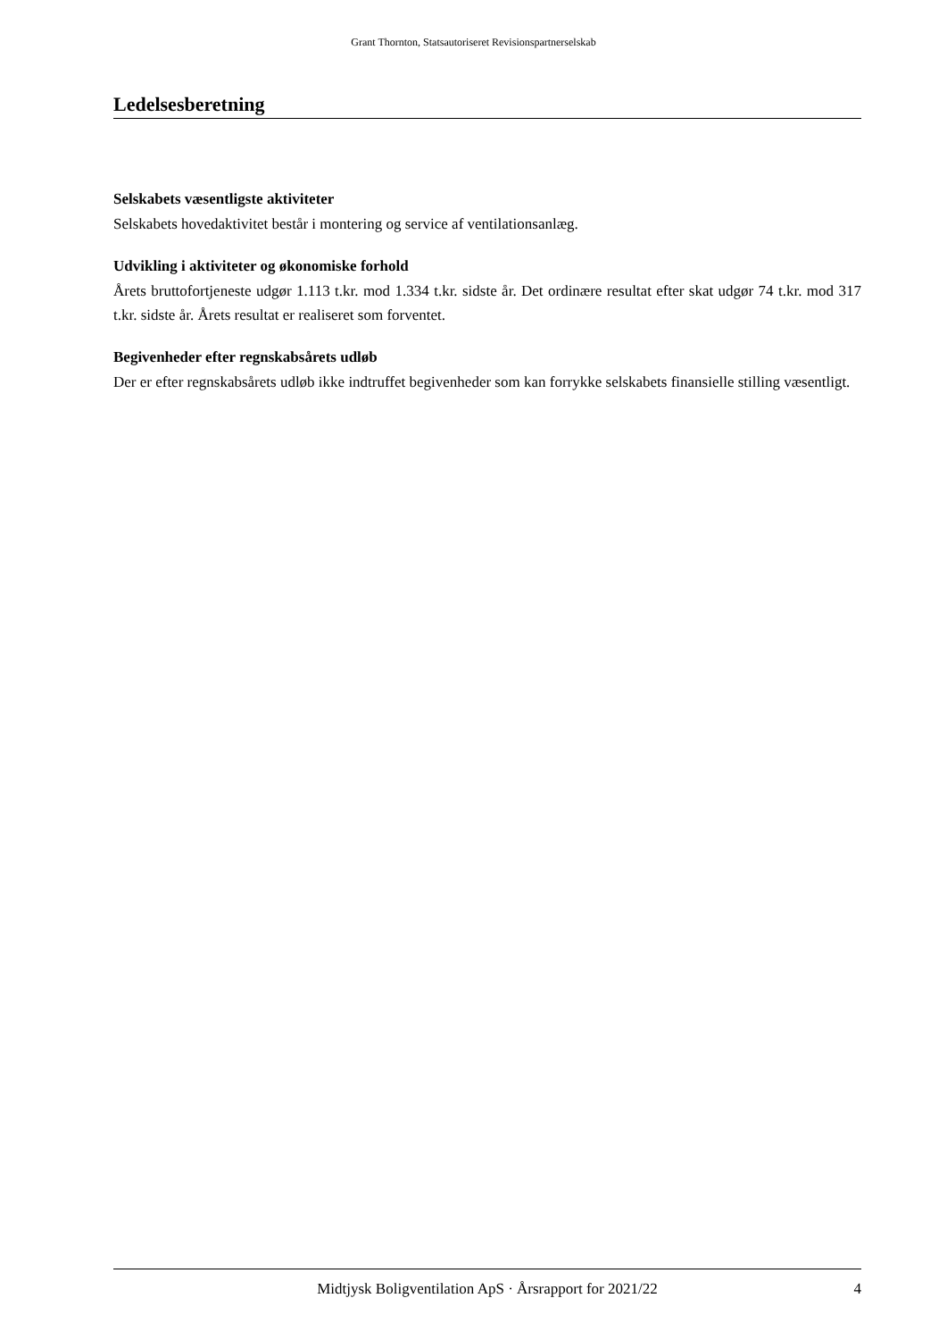Grant Thornton, Statsautoriseret Revisionspartnerselskab
Ledelsesberetning
Selskabets væsentligste aktiviteter
Selskabets hovedaktivitet består i montering og service af ventilationsanlæg.
Udvikling i aktiviteter og økonomiske forhold
Årets bruttofortjeneste udgør 1.113 t.kr. mod 1.334 t.kr. sidste år. Det ordinære resultat efter skat udgør 74 t.kr. mod 317 t.kr. sidste år. Årets resultat er realiseret som forventet.
Begivenheder efter regnskabsårets udløb
Der er efter regnskabsårets udløb ikke indtruffet begivenheder som kan forrykke selskabets finansielle stilling væsentligt.
Midtjysk Boligventilation ApS · Årsrapport for 2021/22 4